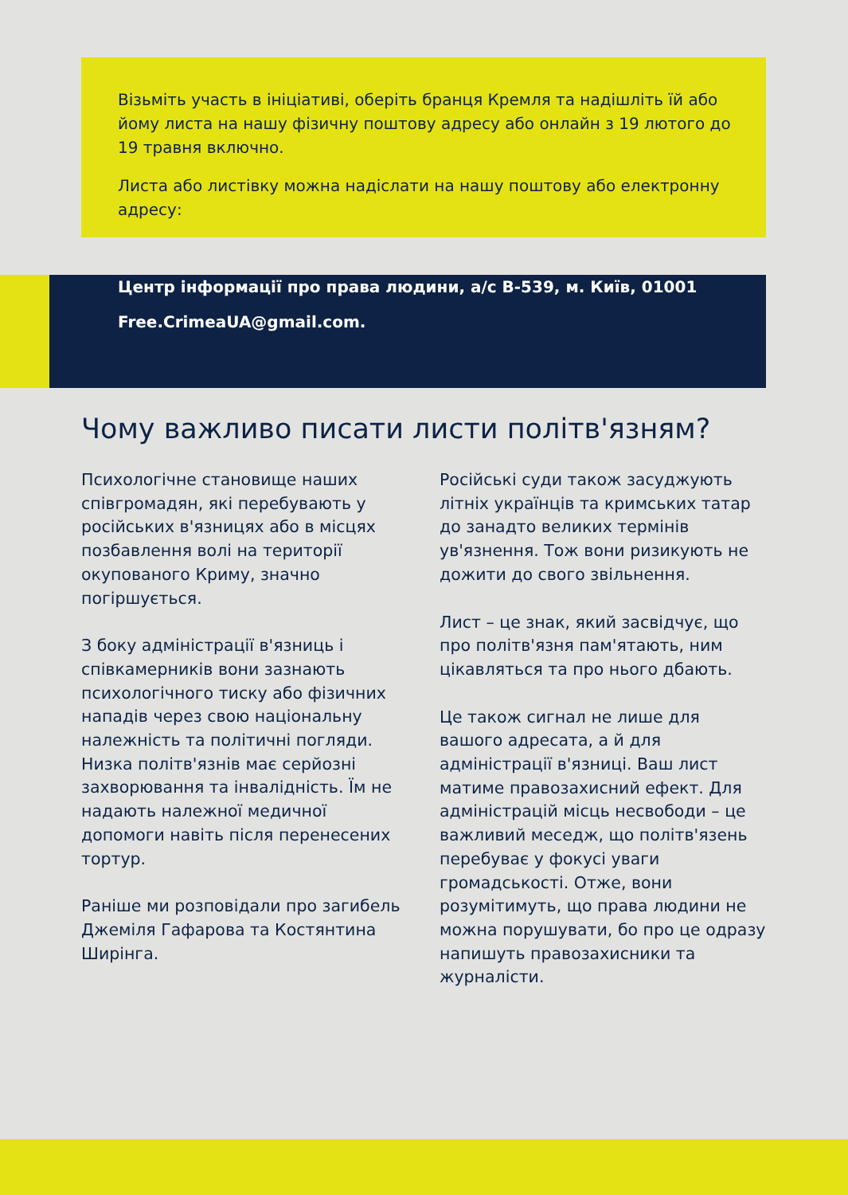Візьміть участь в ініціативі, оберіть бранця Кремля та надішліть їй або йому листа на нашу фізичну поштову адресу або онлайн з 19 лютого до 19 травня включно.
Листа або листівку можна надіслати на нашу поштову або електронну адресу:
Центр інформації про права людини, а/с В-539, м. Київ, 01001
Free.CrimeaUA@gmail.com.
Чому важливо писати листи політв'язням?
Психологічне становище наших співгромадян, які перебувають у російських в'язницях або в місцях позбавлення волі на території окупованого Криму, значно погіршується.
З боку адміністрації в'язниць і співкамерників вони зазнають психологічного тиску або фізичних нападів через свою національну належність та політичні погляди. Низка політв'язнів має серйозні захворювання та інвалідність. Їм не надають належної медичної допомоги навіть після перенесених тортур.
Раніше ми розповідали про загибель Джеміля Гафарова та Костянтина Ширінга.
Російські суди також засуджують літніх українців та кримських татар до занадто великих термінів ув'язнення. Тож вони ризикують не дожити до свого звільнення.
Лист – це знак, який засвідчує, що про політв'язня пам'ятають, ним цікавляться та про нього дбають.
Це також сигнал не лише для вашого адресата, а й для адміністрації в'язниці. Ваш лист матиме правозахисний ефект. Для адміністрацій місць несвободи – це важливий меседж, що політв'язень перебуває у фокусі уваги громадськості. Отже, вони розумітимуть, що права людини не можна порушувати, бо про це одразу напишуть правозахисники та журналісти.